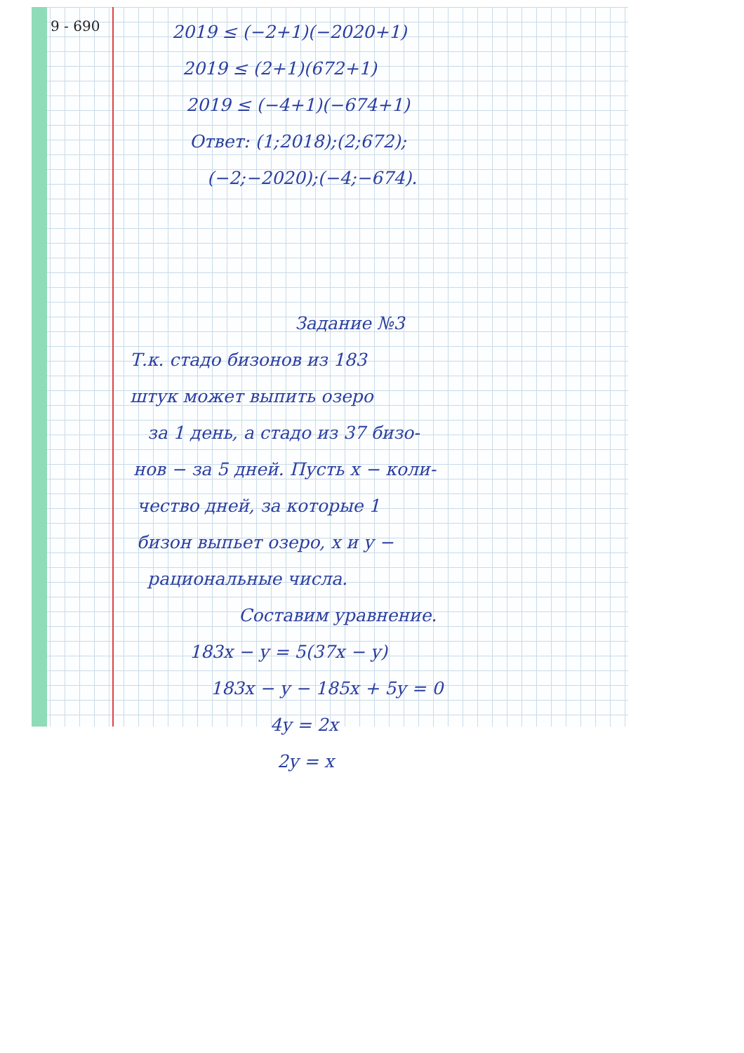9 - 690
2019 ≤ (−2+1)(−2020+1)
2019 ≤ (2+1)(672+1)
2019 ≤ (−4+1)(−674+1)
Ответ: (1;2018);(2;672);
(−2;−2020);(−4;−674).
Задание №3
Т.к. стадо бизонов из 183
штук может выпить озеро
за 1 день, а стадо из 37 бизо-
нов − за 5 дней. Пусть x − коли-
чество дней, за которые 1
бизон выпьет озеро, x и y −
рациональные числа.
Составим уравнение.
183x − y = 5(37x − y)
183x − y − 185x + 5y = 0
4y = 2x
2y = x